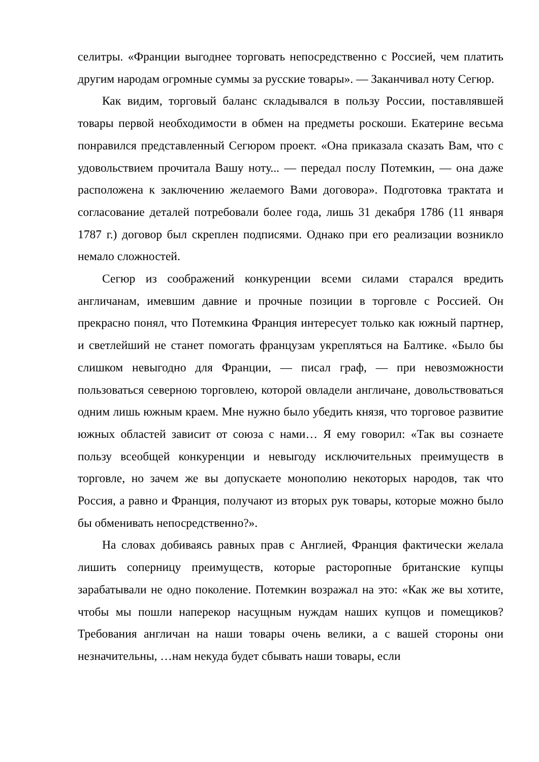селитры. «Франции выгоднее торговать непосредственно с Россией, чем платить другим народам огромные суммы за русские товары». — Заканчивал ноту Сегюр.
Как видим, торговый баланс складывался в пользу России, поставлявшей товары первой необходимости в обмен на предметы роскоши. Екатерине весьма понравился представленный Сегюром проект. «Она приказала сказать Вам, что с удовольствием прочитала Вашу ноту... — передал послу Потемкин, — она даже расположена к заключению желаемого Вами договора». Подготовка трактата и согласование деталей потребовали более года, лишь 31 декабря 1786 (11 января 1787 г.) договор был скреплен подписями. Однако при его реализации возникло немало сложностей.
Сегюр из соображений конкуренции всеми силами старался вредить англичанам, имевшим давние и прочные позиции в торговле с Россией. Он прекрасно понял, что Потемкина Франция интересует только как южный партнер, и светлейший не станет помогать французам укрепляться на Балтике. «Было бы слишком невыгодно для Франции, — писал граф, — при невозможности пользоваться северною торговлею, которой овладели англичане, довольствоваться одним лишь южным краем. Мне нужно было убедить князя, что торговое развитие южных областей зависит от союза с нами… Я ему говорил: «Так вы сознаете пользу всеобщей конкуренции и невыгоду исключительных преимуществ в торговле, но зачем же вы допускаете монополию некоторых народов, так что Россия, а равно и Франция, получают из вторых рук товары, которые можно было бы обменивать непосредственно?».
На словах добиваясь равных прав с Англией, Франция фактически желала лишить соперницу преимуществ, которые расторопные британские купцы зарабатывали не одно поколение. Потемкин возражал на это: «Как же вы хотите, чтобы мы пошли наперекор насущным нуждам наших купцов и помещиков? Требования англичан на наши товары очень велики, а с вашей стороны они незначительны, …нам некуда будет сбывать наши товары, если